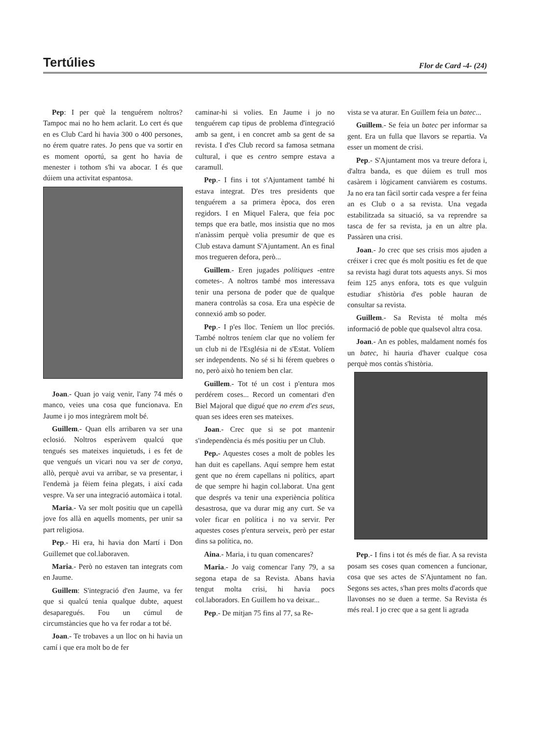Tertúlies Flor de Card -4- (24)
Pep: I per què la tenguérem noltros? Tampoc mai no ho hem aclarit. Lo cert és que en es Club Card hi havia 300 o 400 persones, no érem quatre rates. Jo pens que va sortir en es moment oportú, sa gent ho havia de menester i tothom s'hi va abocar. I és que dúiem una activitat espantosa.
Joan.- Quan jo vaig venir, l'any 74 més o manco, veies una cosa que funcionava. En Jaume i jo mos integràrem molt bé.
Guillem.- Quan ells arribaren va ser una eclosió. Noltros esperàvem qualcú que tengués ses mateixes inquietuds, i es fet de que vengués un vicari nou va ser de conya, allò, perquè avui va arribar, se va presentar, i l'endemà ja fèiem feina plegats, i així cada vespre. Va ser una integració automàica i total.
Maria.- Va ser molt positiu que un capellà jove fos allà en aquells moments, per unir sa part religiosa.
Pep.- Hi era, hi havia don Martí i Don Guillemet que col.laboraven.
Maria.- Però no estaven tan integrats com en Jaume.
Guillem: S'integració d'en Jaume, va fer que si qualcú tenia qualque dubte, aquest desaparegués. Fou un cúmul de circumstàncies que ho va fer rodar a tot bé.
Joan.- Te trobaves a un lloc on hi havia un camí i que era molt bo de fer
caminar-hi si volies. En Jaume i jo no tenguérem cap tipus de problema d'integració amb sa gent, i en concret amb sa gent de sa revista. I d'es Club record sa famosa setmana cultural, i que es centro sempre estava a caramull.
Pep.- I fins i tot s'Ajuntament també hi estava integrat. D'es tres presidents que tenguérem a sa primera època, dos eren regidors. I en Miquel Falera, que feia poc temps que era batle, mos insistia que no mos n'anàssim perquè volia presumir de que es Club estava damunt S'Ajuntament. An es final mos tregueren defora, però...
Guillem.- Eren jugades polítiques -entre cometes-. A noltros també mos interessava tenir una persona de poder que de qualque manera controlàs sa cosa. Era una espècie de connexió amb so poder.
Pep.- I p'es lloc. Teníem un lloc preciós. També noltros teníem clar que no volíem fer un club ni de l'Església ni de s'Estat. Volíem ser independents. No sé si hi férem quebres o no, però això ho teniem ben clar.
Guillem.- Tot té un cost i p'entura mos perdérem coses... Record un comentari d'en Biel Majoral que digué que no erem d'es seus, quan ses idees eren ses mateixes.
Joan.- Crec que si se pot mantenir s'independència és més positiu per un Club.
Pep.- Aquestes coses a molt de pobles les han duit es capellans. Aquí sempre hem estat gent que no érem capellans ni polítics, apart de que sempre hi hagin col.laborat. Una gent que després va tenir una experiència política desastrosa, que va durar mig any curt. Se va voler ficar en política i no va servir. Per aquestes coses p'entura serveix, però per estar dins sa política, no.
Aina.- Maria, i tu quan comencares?
Maria.- Jo vaig comencar l'any 79, a sa segona etapa de sa Revista. Abans havia tengut molta crisi, hi havia pocs col.laboradors. En Guillem ho va deixar...
Pep.- De mitjan 75 fins al 77, sa Re-
vista se va aturar. En Guillem feia un batec...
Guillem.- Se feia un batec per informar sa gent. Era un fulla que llavors se repartia. Va esser un moment de crisi.
Pep.- S'Ajuntament mos va treure defora i, d'altra banda, es que dúiem es trull mos casàrem i lògicament canviàrem es costums. Ja no era tan fàcil sortir cada vespre a fer feina an es Club o a sa revista. Una vegada estabilitzada sa situació, sa va reprendre sa tasca de fer sa revista, ja en un altre pla. Passàren una crisi.
Joan.- Jo crec que ses crisis mos ajuden a créixer i crec que és molt positiu es fet de que sa revista hagi durat tots aquests anys. Si mos feim 125 anys enfora, tots es que vulguin estudiar s'història d'es poble hauran de consultar sa revista.
Guillem.- Sa Revista té molta més informació de poble que qualsevol altra cosa.
Joan.- An es pobles, maldament només fos un batec, hi hauria d'haver cualque cosa perquè mos contàs s'història.
Pep.- I fins i tot és més de fiar. A sa revista posam ses coses quan comencen a funcionar, cosa que ses actes de S'Ajuntament no fan. Segons ses actes, s'han pres molts d'acords que llavonses no se duen a terme. Sa Revista és més real. I jo crec que a sa gent li agrada